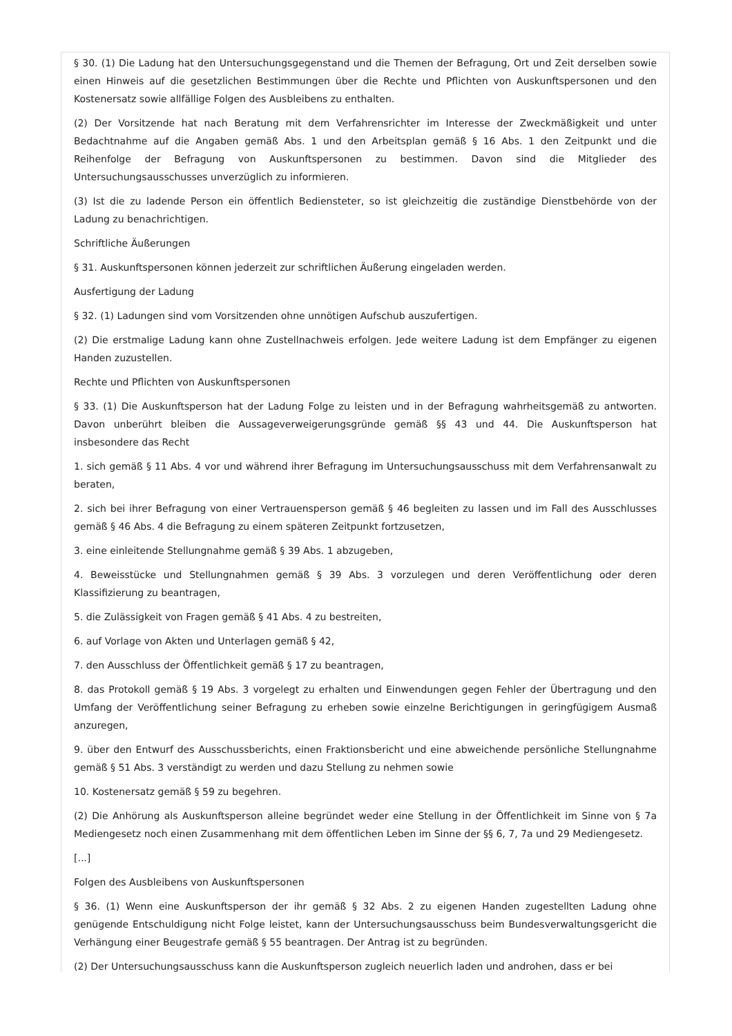§ 30. (1) Die Ladung hat den Untersuchungsgegenstand und die Themen der Befragung, Ort und Zeit derselben sowie einen Hinweis auf die gesetzlichen Bestimmungen über die Rechte und Pflichten von Auskunftspersonen und den Kostenersatz sowie allfällige Folgen des Ausbleibens zu enthalten.
(2) Der Vorsitzende hat nach Beratung mit dem Verfahrensrichter im Interesse der Zweckmäßigkeit und unter Bedachtnahme auf die Angaben gemäß Abs. 1 und den Arbeitsplan gemäß § 16 Abs. 1 den Zeitpunkt und die Reihenfolge der Befragung von Auskunftspersonen zu bestimmen. Davon sind die Mitglieder des Untersuchungsausschusses unverzüglich zu informieren.
(3) Ist die zu ladende Person ein öffentlich Bediensteter, so ist gleichzeitig die zuständige Dienstbehörde von der Ladung zu benachrichtigen.
Schriftliche Äußerungen
§ 31. Auskunftspersonen können jederzeit zur schriftlichen Äußerung eingeladen werden.
Ausfertigung der Ladung
§ 32. (1) Ladungen sind vom Vorsitzenden ohne unnötigen Aufschub auszufertigen.
(2) Die erstmalige Ladung kann ohne Zustellnachweis erfolgen. Jede weitere Ladung ist dem Empfänger zu eigenen Handen zuzustellen.
Rechte und Pflichten von Auskunftspersonen
§ 33. (1) Die Auskunftsperson hat der Ladung Folge zu leisten und in der Befragung wahrheitsgemäß zu antworten. Davon unberührt bleiben die Aussageverweigerungsgründe gemäß §§ 43 und 44. Die Auskunftsperson hat insbesondere das Recht
1. sich gemäß § 11 Abs. 4 vor und während ihrer Befragung im Untersuchungsausschuss mit dem Verfahrensanwalt zu beraten,
2. sich bei ihrer Befragung von einer Vertrauensperson gemäß § 46 begleiten zu lassen und im Fall des Ausschlusses gemäß § 46 Abs. 4 die Befragung zu einem späteren Zeitpunkt fortzusetzen,
3. eine einleitende Stellungnahme gemäß § 39 Abs. 1 abzugeben,
4. Beweisstücke und Stellungnahmen gemäß § 39 Abs. 3 vorzulegen und deren Veröffentlichung oder deren Klassifizierung zu beantragen,
5. die Zulässigkeit von Fragen gemäß § 41 Abs. 4 zu bestreiten,
6. auf Vorlage von Akten und Unterlagen gemäß § 42,
7. den Ausschluss der Öffentlichkeit gemäß § 17 zu beantragen,
8. das Protokoll gemäß § 19 Abs. 3 vorgelegt zu erhalten und Einwendungen gegen Fehler der Übertragung und den Umfang der Veröffentlichung seiner Befragung zu erheben sowie einzelne Berichtigungen in geringfügigem Ausmaß anzuregen,
9. über den Entwurf des Ausschussberichts, einen Fraktionsbericht und eine abweichende persönliche Stellungnahme gemäß § 51 Abs. 3 verständigt zu werden und dazu Stellung zu nehmen sowie
10. Kostenersatz gemäß § 59 zu begehren.
(2) Die Anhörung als Auskunftsperson alleine begründet weder eine Stellung in der Öffentlichkeit im Sinne von § 7a Mediengesetz noch einen Zusammenhang mit dem öffentlichen Leben im Sinne der §§ 6, 7, 7a und 29 Mediengesetz.
[...]
Folgen des Ausbleibens von Auskunftspersonen
§ 36. (1) Wenn eine Auskunftsperson der ihr gemäß § 32 Abs. 2 zu eigenen Handen zugestellten Ladung ohne genügende Entschuldigung nicht Folge leistet, kann der Untersuchungsausschuss beim Bundesverwaltungsgericht die Verhängung einer Beugestrafe gemäß § 55 beantragen. Der Antrag ist zu begründen.
(2) Der Untersuchungsausschuss kann die Auskunftsperson zugleich neuerlich laden und androhen, dass er bei